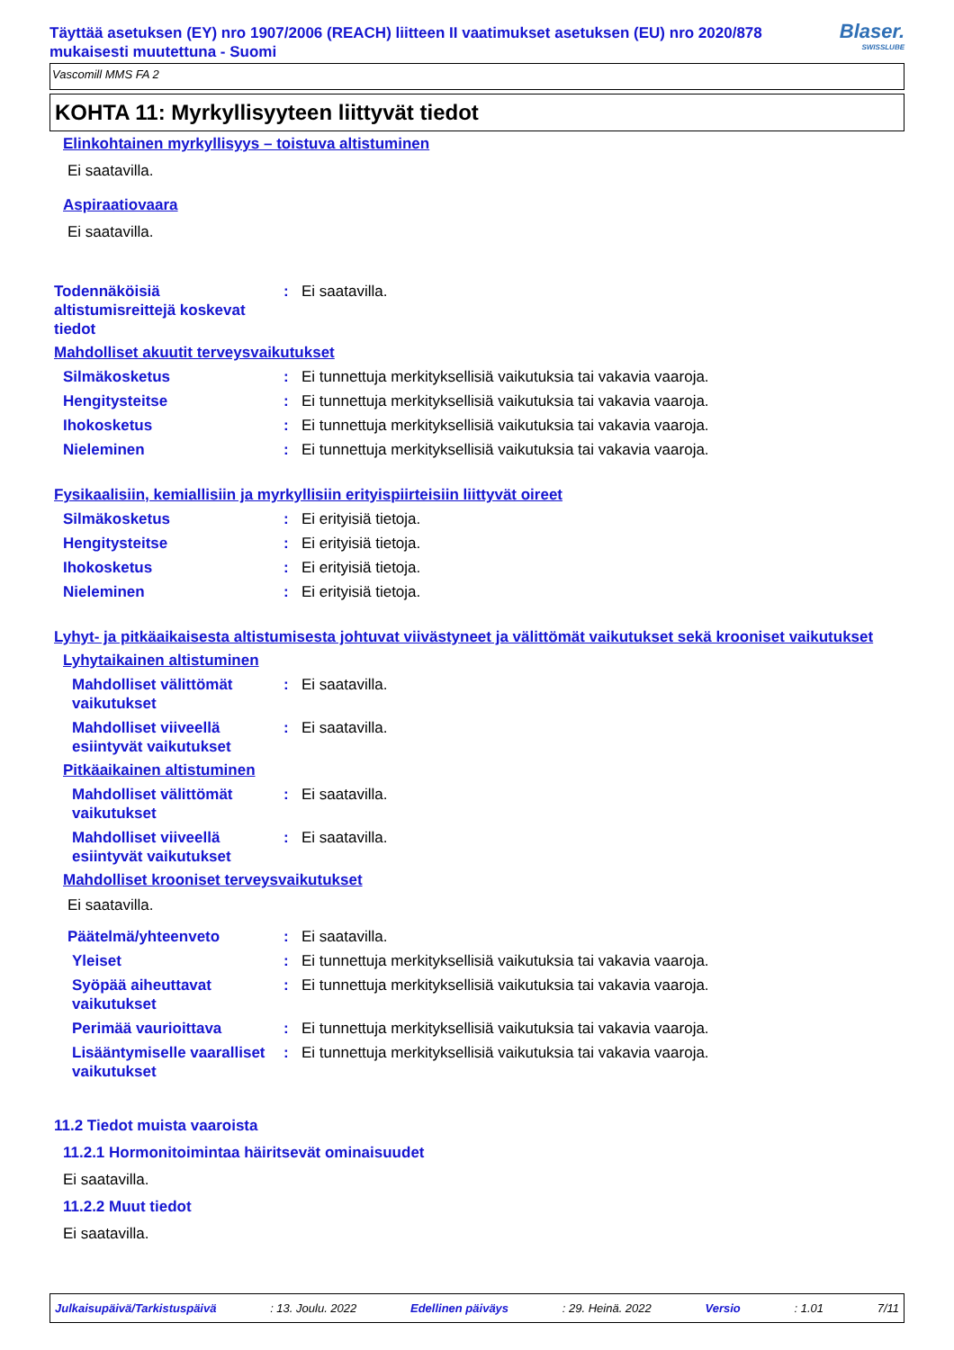Täyttää asetuksen (EY) nro 1907/2006 (REACH) liitteen II vaatimukset asetuksen (EU) nro 2020/878 mukaisesti muutettuna - Suomi
Blaser.
SWISSLUBE
Vascomill MMS FA 2
KOHTA 11: Myrkyllisyyteen liittyvät tiedot
Elinkohtainen myrkyllisyys – toistuva altistuminen
Ei saatavilla.
Aspiraatiovaara
Ei saatavilla.
Todennäköisiä altistumisreittejä koskevat tiedot
: Ei saatavilla.
Mahdolliset akuutit terveysvaikutukset
Silmäkosketus : Ei tunnettuja merkityksellisiä vaikutuksia tai vakavia vaaroja.
Hengitysteitse : Ei tunnettuja merkityksellisiä vaikutuksia tai vakavia vaaroja.
Ihokosketus : Ei tunnettuja merkityksellisiä vaikutuksia tai vakavia vaaroja.
Nieleminen : Ei tunnettuja merkityksellisiä vaikutuksia tai vakavia vaaroja.
Fysikaalisiin, kemiallisiin ja myrkyllisiin erityispiirteisiin liittyvät oireet
Silmäkosketus : Ei erityisiä tietoja.
Hengitysteitse : Ei erityisiä tietoja.
Ihokosketus : Ei erityisiä tietoja.
Nieleminen : Ei erityisiä tietoja.
Lyhyt- ja pitkäaikaisesta altistumisesta johtuvat viivästyneet ja välittömät vaikutukset sekä krooniset vaikutukset
Lyhytaikainen altistuminen
Mahdolliset välittömät vaikutukset
: Ei saatavilla.
Mahdolliset viiveellä esiintyvät vaikutukset
: Ei saatavilla.
Pitkäaikainen altistuminen
Mahdolliset välittömät vaikutukset
: Ei saatavilla.
Mahdolliset viiveellä esiintyvät vaikutukset
: Ei saatavilla.
Mahdolliset krooniset terveysvaikutukset
Ei saatavilla.
Päätelmä/yhteenveto : Ei saatavilla.
Yleiset : Ei tunnettuja merkityksellisiä vaikutuksia tai vakavia vaaroja.
Syöpää aiheuttavat vaikutukset
: Ei tunnettuja merkityksellisiä vaikutuksia tai vakavia vaaroja.
Perimää vaurioittava : Ei tunnettuja merkityksellisiä vaikutuksia tai vakavia vaaroja.
Lisääntymiselle vaaralliset vaikutukset
: Ei tunnettuja merkityksellisiä vaikutuksia tai vakavia vaaroja.
11.2 Tiedot muista vaaroista
11.2.1 Hormonitoimintaa häiritsevät ominaisuudet
Ei saatavilla.
11.2.2 Muut tiedot
Ei saatavilla.
Julkaisupäivä/Tarkistuspäivä: 13. Joulu. 2022 Edellinen päiväys: 29. Heinä. 2022 Versio: 1.01 7/11